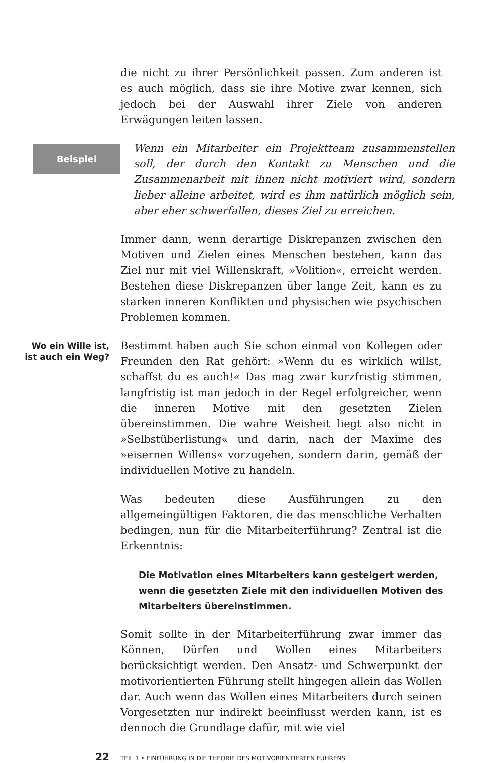die nicht zu ihrer Persönlichkeit passen. Zum anderen ist es auch möglich, dass sie ihre Motive zwar kennen, sich jedoch bei der Auswahl ihrer Ziele von anderen Erwägungen leiten lassen.
Beispiel
Wenn ein Mitarbeiter ein Projektteam zusammenstellen soll, der durch den Kontakt zu Menschen und die Zusammenarbeit mit ihnen nicht motiviert wird, sondern lieber alleine arbeitet, wird es ihm natürlich möglich sein, aber eher schwerfallen, dieses Ziel zu erreichen.
Immer dann, wenn derartige Diskrepanzen zwischen den Motiven und Zielen eines Menschen bestehen, kann das Ziel nur mit viel Willenskraft, »Volition«, erreicht werden. Bestehen diese Diskrepanzen über lange Zeit, kann es zu starken inneren Konflikten und physischen wie psychischen Problemen kommen.
Wo ein Wille ist,
ist auch ein Weg?
Bestimmt haben auch Sie schon einmal von Kollegen oder Freunden den Rat gehört: »Wenn du es wirklich willst, schaffst du es auch!« Das mag zwar kurzfristig stimmen, langfristig ist man jedoch in der Regel erfolgreicher, wenn die inneren Motive mit den gesetzten Zielen übereinstimmen. Die wahre Weisheit liegt also nicht in »Selbstüberlistung« und darin, nach der Maxime des »eisernen Willens« vorzugehen, sondern darin, gemäß der individuellen Motive zu handeln.
Was bedeuten diese Ausführungen zu den allgemeingültigen Faktoren, die das menschliche Verhalten bedingen, nun für die Mitarbeiterführung? Zentral ist die Erkenntnis:
Die Motivation eines Mitarbeiters kann gesteigert werden,
wenn die gesetzten Ziele mit den individuellen Motiven des
Mitarbeiters übereinstimmen.
Somit sollte in der Mitarbeiterführung zwar immer das Können, Dürfen und Wollen eines Mitarbeiters berücksichtigt werden. Den Ansatz- und Schwerpunkt der motivorientierten Führung stellt hingegen allein das Wollen dar. Auch wenn das Wollen eines Mitarbeiters durch seinen Vorgesetzten nur indirekt beeinflusst werden kann, ist es dennoch die Grundlage dafür, mit wie viel
22
TEIL 1 • EINFÜHRUNG IN DIE THEORIE DES MOTIVORIENTIERTEN FÜHRENS